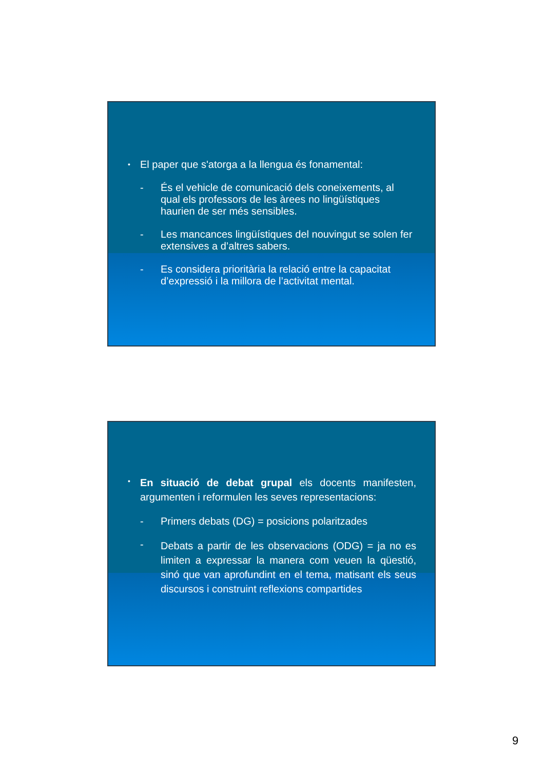• El paper que s'atorga a la llengua és fonamental:
- És el vehicle de comunicació dels coneixements, al qual els professors de les àrees no lingüístiques haurien de ser més sensibles.
- Les mancances lingüístiques del nouvingut se solen fer extensives a d’altres sabers.
- Es considera prioritària la relació entre la capacitat d’expressió i la millora de l’activitat mental.
• En situació de debat grupal els docents manifesten, argumenten i reformulen les seves representacions:
- Primers debats (DG) = posicions polaritzades
- Debats a partir de les observacions (ODG) = ja no es limiten a expressar la manera com veuen la qüestió, sinó que van aprofundint en el tema, matisant els seus discursos i construint reflexions compartides
9